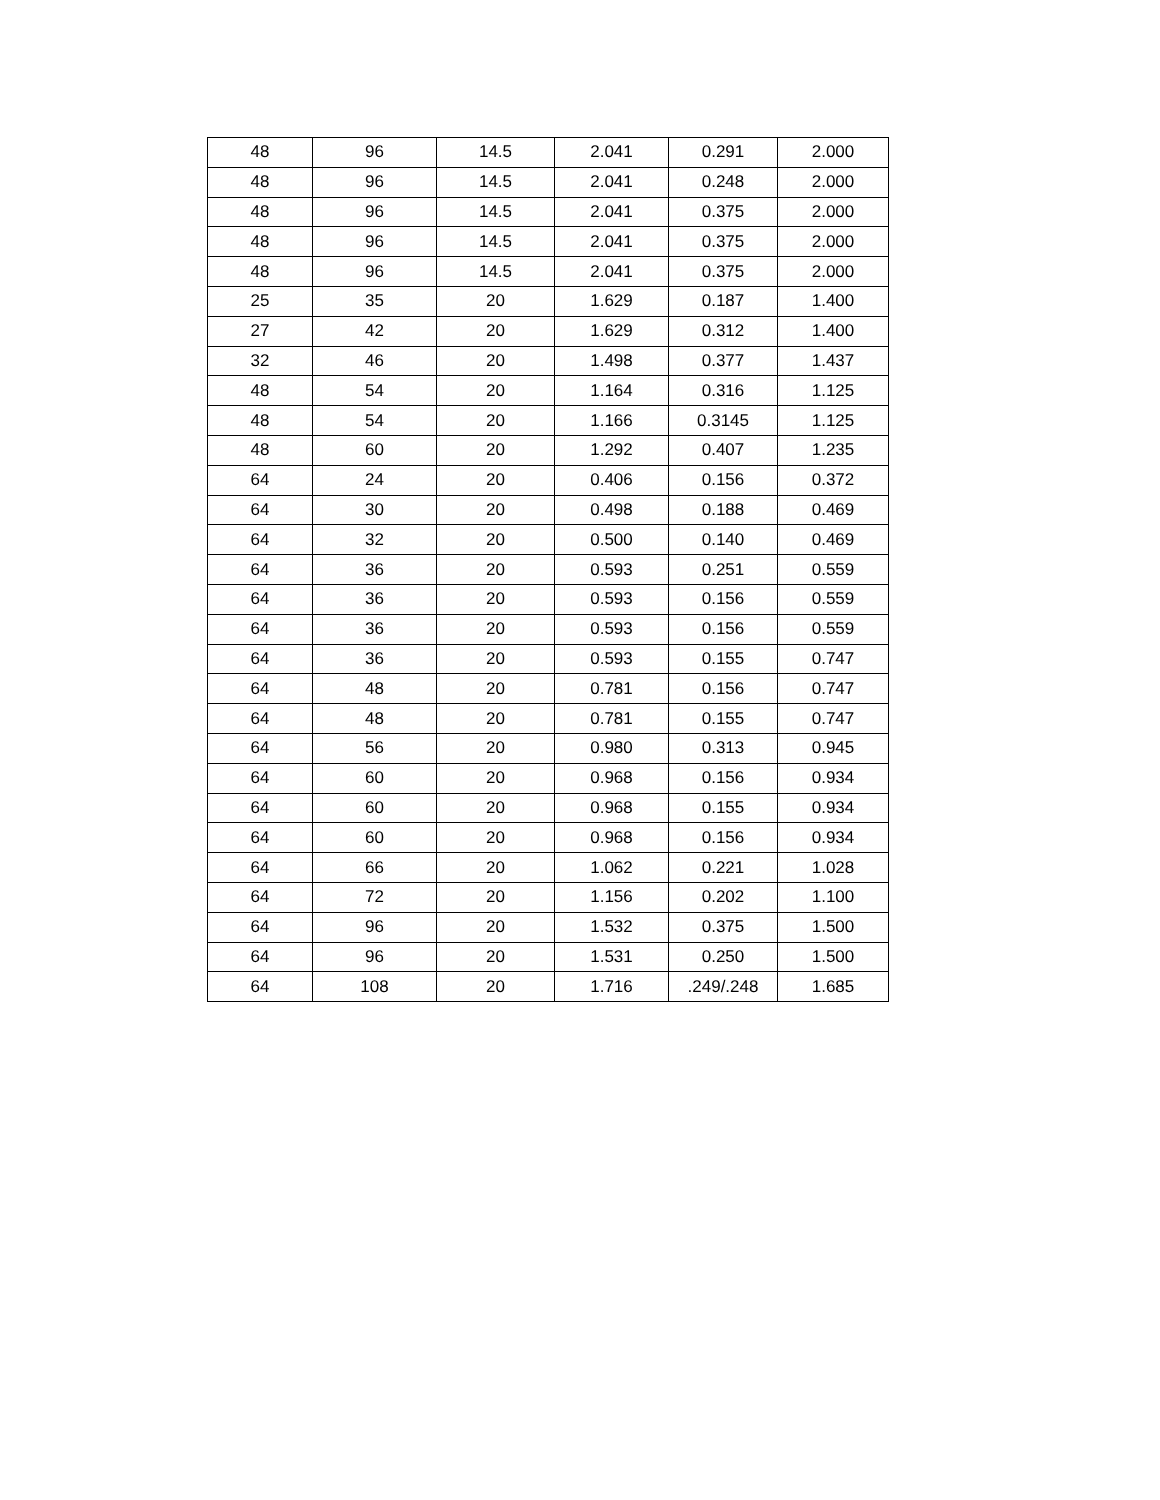| 48 | 96 | 14.5 | 2.041 | 0.291 | 2.000 |
| 48 | 96 | 14.5 | 2.041 | 0.248 | 2.000 |
| 48 | 96 | 14.5 | 2.041 | 0.375 | 2.000 |
| 48 | 96 | 14.5 | 2.041 | 0.375 | 2.000 |
| 48 | 96 | 14.5 | 2.041 | 0.375 | 2.000 |
| 25 | 35 | 20 | 1.629 | 0.187 | 1.400 |
| 27 | 42 | 20 | 1.629 | 0.312 | 1.400 |
| 32 | 46 | 20 | 1.498 | 0.377 | 1.437 |
| 48 | 54 | 20 | 1.164 | 0.316 | 1.125 |
| 48 | 54 | 20 | 1.166 | 0.3145 | 1.125 |
| 48 | 60 | 20 | 1.292 | 0.407 | 1.235 |
| 64 | 24 | 20 | 0.406 | 0.156 | 0.372 |
| 64 | 30 | 20 | 0.498 | 0.188 | 0.469 |
| 64 | 32 | 20 | 0.500 | 0.140 | 0.469 |
| 64 | 36 | 20 | 0.593 | 0.251 | 0.559 |
| 64 | 36 | 20 | 0.593 | 0.156 | 0.559 |
| 64 | 36 | 20 | 0.593 | 0.156 | 0.559 |
| 64 | 36 | 20 | 0.593 | 0.155 | 0.747 |
| 64 | 48 | 20 | 0.781 | 0.156 | 0.747 |
| 64 | 48 | 20 | 0.781 | 0.155 | 0.747 |
| 64 | 56 | 20 | 0.980 | 0.313 | 0.945 |
| 64 | 60 | 20 | 0.968 | 0.156 | 0.934 |
| 64 | 60 | 20 | 0.968 | 0.155 | 0.934 |
| 64 | 60 | 20 | 0.968 | 0.156 | 0.934 |
| 64 | 66 | 20 | 1.062 | 0.221 | 1.028 |
| 64 | 72 | 20 | 1.156 | 0.202 | 1.100 |
| 64 | 96 | 20 | 1.532 | 0.375 | 1.500 |
| 64 | 96 | 20 | 1.531 | 0.250 | 1.500 |
| 64 | 108 | 20 | 1.716 | .249/.248 | 1.685 |